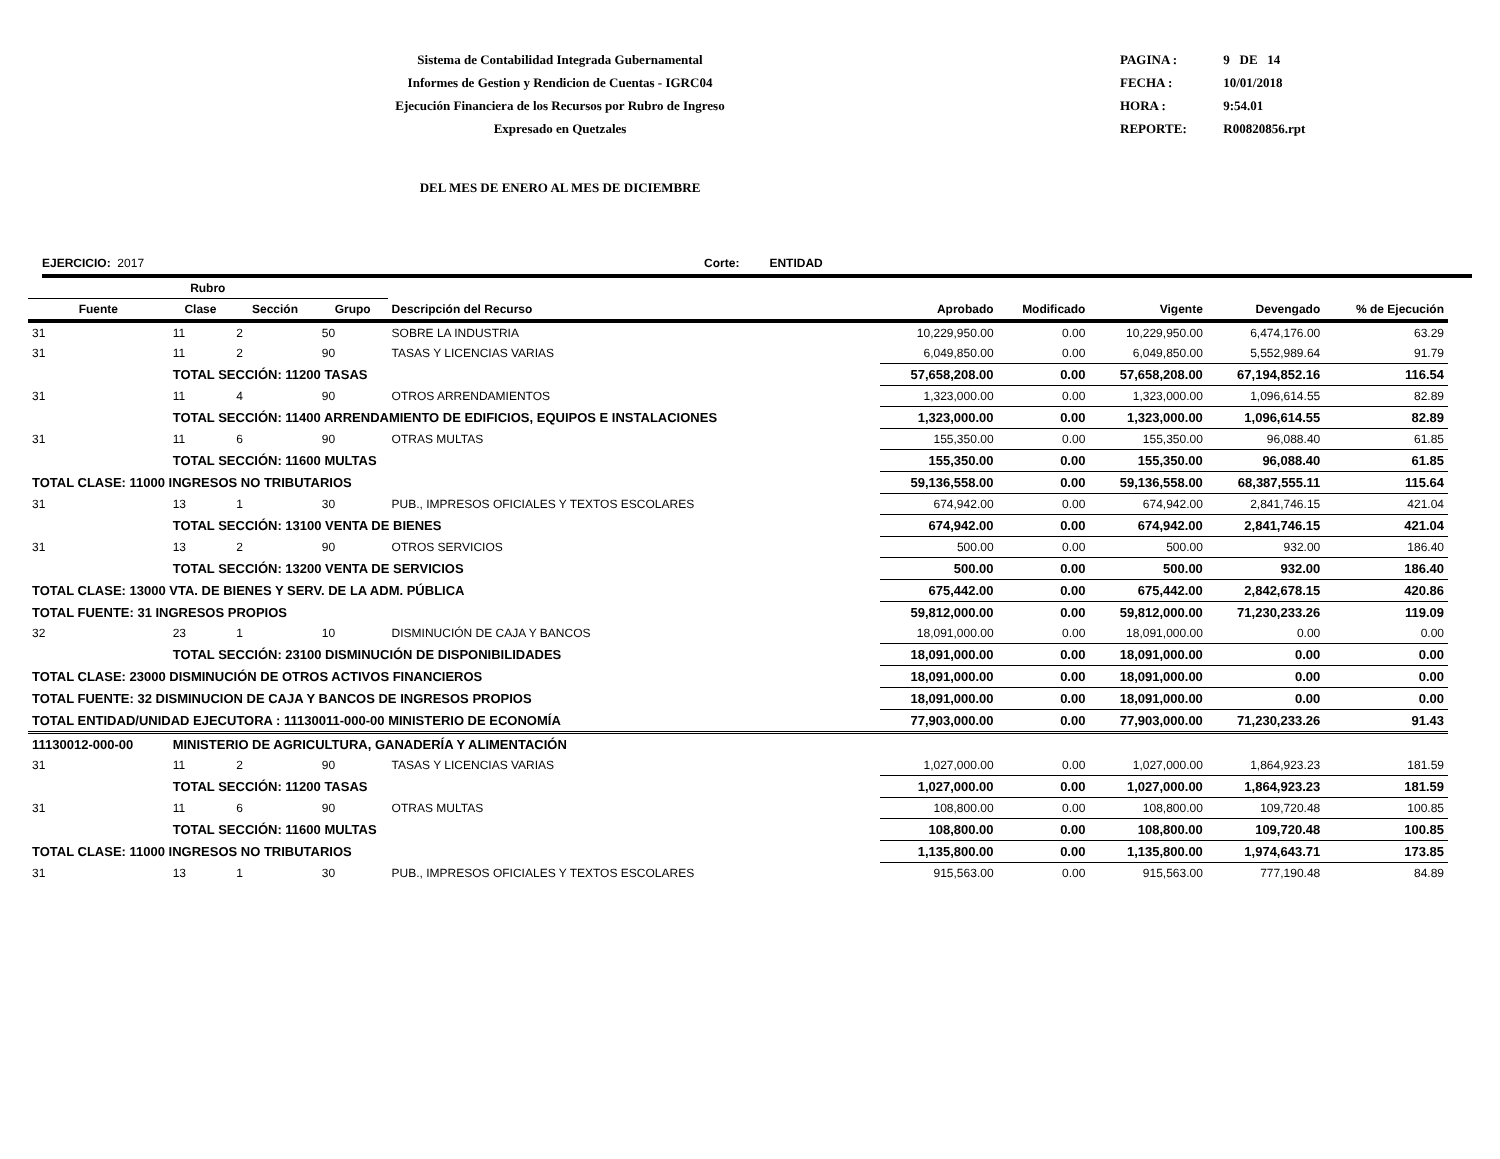Sistema de Contabilidad Integrada Gubernamental
Informes de Gestion y Rendicion de Cuentas - IGRC04
Ejecución Financiera de los Recursos por Rubro de Ingreso
Expresado en Quetzales
PAGINA : 9 DE 14
FECHA : 10/01/2018
HORA : 9:54.01
REPORTE: R00820856.rpt
DEL MES DE ENERO AL MES DE DICIEMBRE
EJERCICIO: 2017 Corte: ENTIDAD
| Rubro | | | | | | | | | |
| --- | --- | --- | --- | --- | --- | --- | --- | --- | --- |
| Fuente | Clase | Sección | Grupo | Descripción del Recurso | Aprobado | Modificado | Vigente | Devengado | % de Ejecución |
| 31 | 11 | 2 | 50 | SOBRE LA INDUSTRIA | 10,229,950.00 | 0.00 | 10,229,950.00 | 6,474,176.00 | 63.29 |
| 31 | 11 | 2 | 90 | TASAS Y LICENCIAS VARIAS | 6,049,850.00 | 0.00 | 6,049,850.00 | 5,552,989.64 | 91.79 |
| | TOTAL SECCIÓN: 11200 TASAS | | | | 57,658,208.00 | 0.00 | 57,658,208.00 | 67,194,852.16 | 116.54 |
| 31 | 11 | 4 | 90 | OTROS ARRENDAMIENTOS | 1,323,000.00 | 0.00 | 1,323,000.00 | 1,096,614.55 | 82.89 |
| | TOTAL SECCIÓN: 11400 ARRENDAMIENTO DE EDIFICIOS, EQUIPOS E INSTALACIONES | | | | 1,323,000.00 | 0.00 | 1,323,000.00 | 1,096,614.55 | 82.89 |
| 31 | 11 | 6 | 90 | OTRAS MULTAS | 155,350.00 | 0.00 | 155,350.00 | 96,088.40 | 61.85 |
| | TOTAL SECCIÓN: 11600 MULTAS | | | | 155,350.00 | 0.00 | 155,350.00 | 96,088.40 | 61.85 |
| TOTAL CLASE: 11000 INGRESOS NO TRIBUTARIOS | | | | | 59,136,558.00 | 0.00 | 59,136,558.00 | 68,387,555.11 | 115.64 |
| 31 | 13 | 1 | 30 | PUB., IMPRESOS OFICIALES Y TEXTOS ESCOLARES | 674,942.00 | 0.00 | 674,942.00 | 2,841,746.15 | 421.04 |
| | TOTAL SECCIÓN: 13100 VENTA DE BIENES | | | | 674,942.00 | 0.00 | 674,942.00 | 2,841,746.15 | 421.04 |
| 31 | 13 | 2 | 90 | OTROS SERVICIOS | 500.00 | 0.00 | 500.00 | 932.00 | 186.40 |
| | TOTAL SECCIÓN: 13200 VENTA DE SERVICIOS | | | | 500.00 | 0.00 | 500.00 | 932.00 | 186.40 |
| TOTAL CLASE: 13000 VTA. DE BIENES Y SERV. DE LA ADM. PÚBLICA | | | | | 675,442.00 | 0.00 | 675,442.00 | 2,842,678.15 | 420.86 |
| TOTAL FUENTE: 31 INGRESOS PROPIOS | | | | | 59,812,000.00 | 0.00 | 59,812,000.00 | 71,230,233.26 | 119.09 |
| 32 | 23 | 1 | 10 | DISMINUCIÓN DE CAJA Y BANCOS | 18,091,000.00 | 0.00 | 18,091,000.00 | 0.00 | 0.00 |
| | TOTAL SECCIÓN: 23100 DISMINUCIÓN DE DISPONIBILIDADES | | | | 18,091,000.00 | 0.00 | 18,091,000.00 | 0.00 | 0.00 |
| TOTAL CLASE: 23000 DISMINUCIÓN DE OTROS ACTIVOS FINANCIEROS | | | | | 18,091,000.00 | 0.00 | 18,091,000.00 | 0.00 | 0.00 |
| TOTAL FUENTE: 32 DISMINUCION DE CAJA Y BANCOS DE INGRESOS PROPIOS | | | | | 18,091,000.00 | 0.00 | 18,091,000.00 | 0.00 | 0.00 |
| TOTAL ENTIDAD/UNIDAD EJECUTORA : 11130011-000-00 MINISTERIO DE ECONOMÍA | | | | | 77,903,000.00 | 0.00 | 77,903,000.00 | 71,230,233.26 | 91.43 |
| 11130012-000-00 | MINISTERIO DE AGRICULTURA, GANADERÍA Y ALIMENTACIÓN | | | | | | | | |
| 31 | 11 | 2 | 90 | TASAS Y LICENCIAS VARIAS | 1,027,000.00 | 0.00 | 1,027,000.00 | 1,864,923.23 | 181.59 |
| | TOTAL SECCIÓN: 11200 TASAS | | | | 1,027,000.00 | 0.00 | 1,027,000.00 | 1,864,923.23 | 181.59 |
| 31 | 11 | 6 | 90 | OTRAS MULTAS | 108,800.00 | 0.00 | 108,800.00 | 109,720.48 | 100.85 |
| | TOTAL SECCIÓN: 11600 MULTAS | | | | 108,800.00 | 0.00 | 108,800.00 | 109,720.48 | 100.85 |
| TOTAL CLASE: 11000 INGRESOS NO TRIBUTARIOS | | | | | 1,135,800.00 | 0.00 | 1,135,800.00 | 1,974,643.71 | 173.85 |
| 31 | 13 | 1 | 30 | PUB., IMPRESOS OFICIALES Y TEXTOS ESCOLARES | 915,563.00 | 0.00 | 915,563.00 | 777,190.48 | 84.89 |